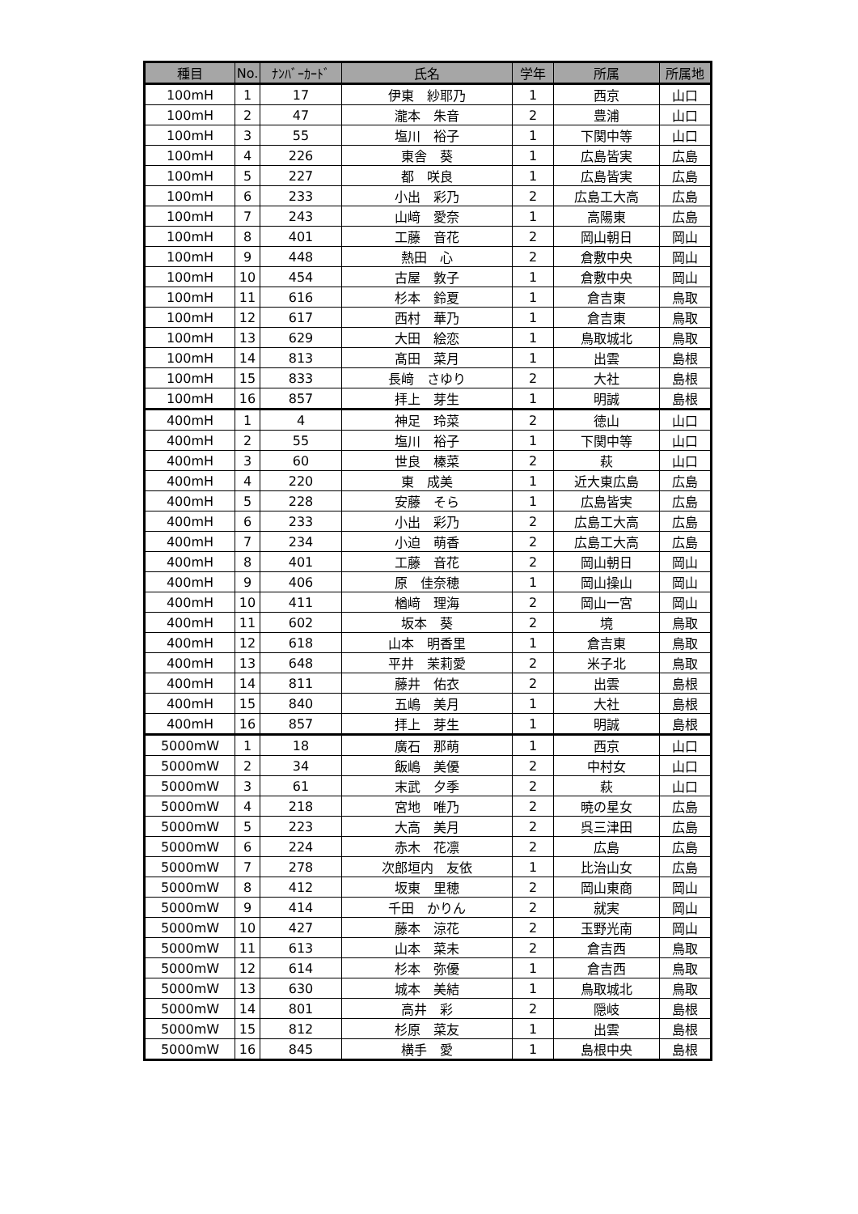| 種目 | No. | ﾅﾝﾊﾞｰｶｰﾄﾞ | 氏名 | 学年 | 所属 | 所属地 |
| --- | --- | --- | --- | --- | --- | --- |
| 100mH | 1 | 17 | 伊東 紗耶乃 | 1 | 西京 | 山口 |
| 100mH | 2 | 47 | 瀧本 朱音 | 2 | 豊浦 | 山口 |
| 100mH | 3 | 55 | 塩川 裕子 | 1 | 下関中等 | 山口 |
| 100mH | 4 | 226 | 東舎 葵 | 1 | 広島皆実 | 広島 |
| 100mH | 5 | 227 | 都 咲良 | 1 | 広島皆実 | 広島 |
| 100mH | 6 | 233 | 小出 彩乃 | 2 | 広島工大高 | 広島 |
| 100mH | 7 | 243 | 山﨑 愛奈 | 1 | 高陽東 | 広島 |
| 100mH | 8 | 401 | 工藤 音花 | 2 | 岡山朝日 | 岡山 |
| 100mH | 9 | 448 | 熱田 心 | 2 | 倉敷中央 | 岡山 |
| 100mH | 10 | 454 | 古屋 敦子 | 1 | 倉敷中央 | 岡山 |
| 100mH | 11 | 616 | 杉本 鈴夏 | 1 | 倉吉東 | 鳥取 |
| 100mH | 12 | 617 | 西村 華乃 | 1 | 倉吉東 | 鳥取 |
| 100mH | 13 | 629 | 大田 絵恋 | 1 | 鳥取城北 | 鳥取 |
| 100mH | 14 | 813 | 髙田 菜月 | 1 | 出雲 | 島根 |
| 100mH | 15 | 833 | 長﨑 さゆり | 2 | 大社 | 島根 |
| 100mH | 16 | 857 | 拝上 芽生 | 1 | 明誠 | 島根 |
| 400mH | 1 | 4 | 神足 玲菜 | 2 | 徳山 | 山口 |
| 400mH | 2 | 55 | 塩川 裕子 | 1 | 下関中等 | 山口 |
| 400mH | 3 | 60 | 世良 榛菜 | 2 | 萩 | 山口 |
| 400mH | 4 | 220 | 東 成美 | 1 | 近大東広島 | 広島 |
| 400mH | 5 | 228 | 安藤 そら | 1 | 広島皆実 | 広島 |
| 400mH | 6 | 233 | 小出 彩乃 | 2 | 広島工大高 | 広島 |
| 400mH | 7 | 234 | 小迫 萌香 | 2 | 広島工大高 | 広島 |
| 400mH | 8 | 401 | 工藤 音花 | 2 | 岡山朝日 | 岡山 |
| 400mH | 9 | 406 | 原 佳奈穂 | 1 | 岡山操山 | 岡山 |
| 400mH | 10 | 411 | 楢﨑 理海 | 2 | 岡山一宮 | 岡山 |
| 400mH | 11 | 602 | 坂本 葵 | 2 | 境 | 鳥取 |
| 400mH | 12 | 618 | 山本 明香里 | 1 | 倉吉東 | 鳥取 |
| 400mH | 13 | 648 | 平井 茉莉愛 | 2 | 米子北 | 鳥取 |
| 400mH | 14 | 811 | 藤井 佑衣 | 2 | 出雲 | 島根 |
| 400mH | 15 | 840 | 五嶋 美月 | 1 | 大社 | 島根 |
| 400mH | 16 | 857 | 拝上 芽生 | 1 | 明誠 | 島根 |
| 5000mW | 1 | 18 | 廣石 那萌 | 1 | 西京 | 山口 |
| 5000mW | 2 | 34 | 飯嶋 美優 | 2 | 中村女 | 山口 |
| 5000mW | 3 | 61 | 末武 夕季 | 2 | 萩 | 山口 |
| 5000mW | 4 | 218 | 宮地 唯乃 | 2 | 暁の星女 | 広島 |
| 5000mW | 5 | 223 | 大高 美月 | 2 | 呉三津田 | 広島 |
| 5000mW | 6 | 224 | 赤木 花凛 | 2 | 広島 | 広島 |
| 5000mW | 7 | 278 | 次郎垣内 友依 | 1 | 比治山女 | 広島 |
| 5000mW | 8 | 412 | 坂東 里穂 | 2 | 岡山東商 | 岡山 |
| 5000mW | 9 | 414 | 千田 かりん | 2 | 就実 | 岡山 |
| 5000mW | 10 | 427 | 藤本 涼花 | 2 | 玉野光南 | 岡山 |
| 5000mW | 11 | 613 | 山本 菜未 | 2 | 倉吉西 | 鳥取 |
| 5000mW | 12 | 614 | 杉本 弥優 | 1 | 倉吉西 | 鳥取 |
| 5000mW | 13 | 630 | 城本 美結 | 1 | 鳥取城北 | 鳥取 |
| 5000mW | 14 | 801 | 高井 彩 | 2 | 隠岐 | 島根 |
| 5000mW | 15 | 812 | 杉原 菜友 | 1 | 出雲 | 島根 |
| 5000mW | 16 | 845 | 横手 愛 | 1 | 島根中央 | 島根 |